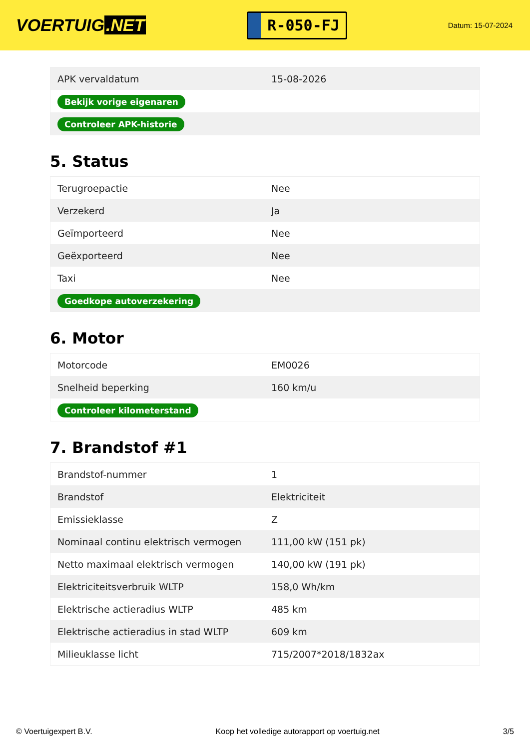VOERTUIG.NET
R-050-FJ
Datum: 15-07-2024
| APK vervaldatum | 15-08-2026 |
| Bekijk vorige eigenaren | |
| Controleer APK-historie | |
5. Status
| Terugroepactie | Nee |
| Verzekerd | Ja |
| Geïmporteerd | Nee |
| Geëxporteerd | Nee |
| Taxi | Nee |
| Goedkope autoverzekering | |
6. Motor
| Motorcode | EM0026 |
| Snelheid beperking | 160 km/u |
| Controleer kilometerstand | |
7. Brandstof #1
| Brandstof-nummer | 1 |
| Brandstof | Elektriciteit |
| Emissieklasse | Z |
| Nominaal continu elektrisch vermogen | 111,00 kW (151 pk) |
| Netto maximaal elektrisch vermogen | 140,00 kW (191 pk) |
| Elektriciteitsverbruik WLTP | 158,0 Wh/km |
| Elektrische actieradius WLTP | 485 km |
| Elektrische actieradius in stad WLTP | 609 km |
| Milieuklasse licht | 715/2007*2018/1832ax |
© Voertuigexpert B.V. Koop het volledige autorapport op voertuig.net 3/5